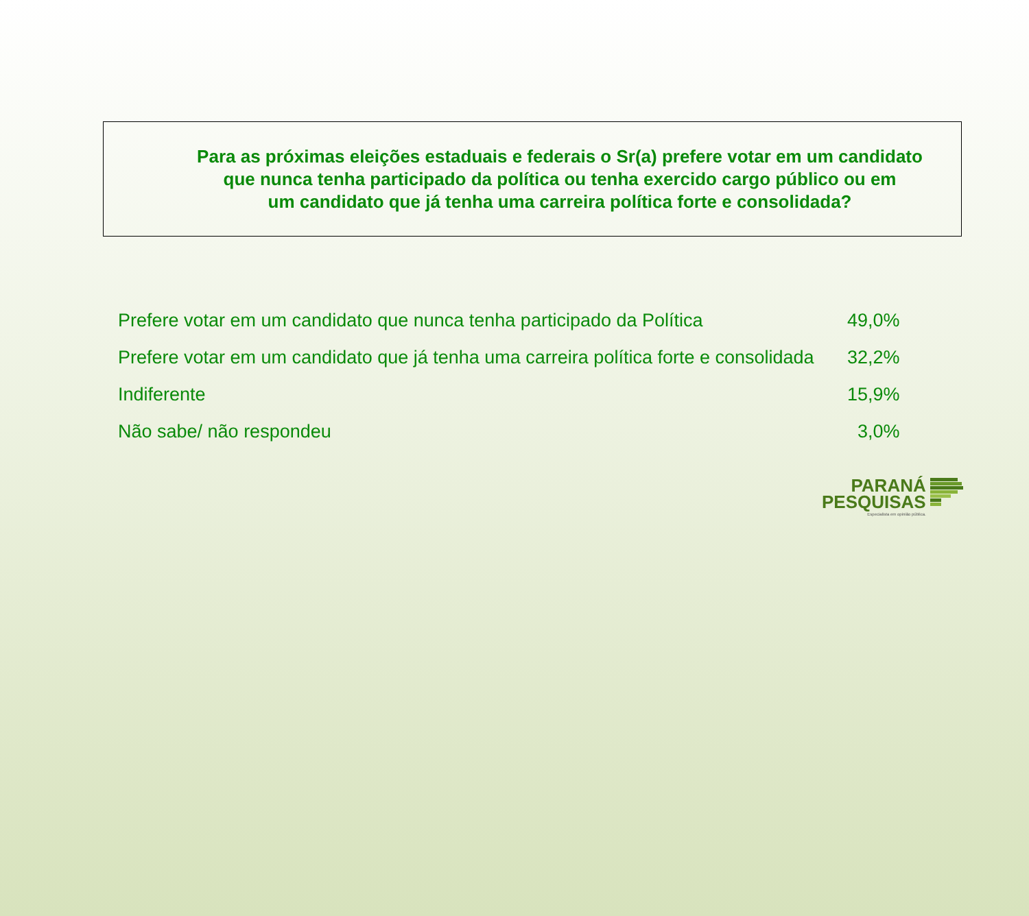Para as próximas eleições estaduais e federais o Sr(a) prefere votar em um candidato
que nunca tenha participado da política ou tenha exercido cargo público ou em
um candidato que já tenha uma carreira política forte e consolidada?
| Prefere votar em um candidato que nunca tenha participado da Política | 49,0% |
| Prefere votar em um candidato que já tenha uma carreira política forte e consolidada | 32,2% |
| Indiferente | 15,9% |
| Não sabe/ não respondeu | 3,0% |
PARANÁ
PESQUISAS
Especialista em opinião pública.